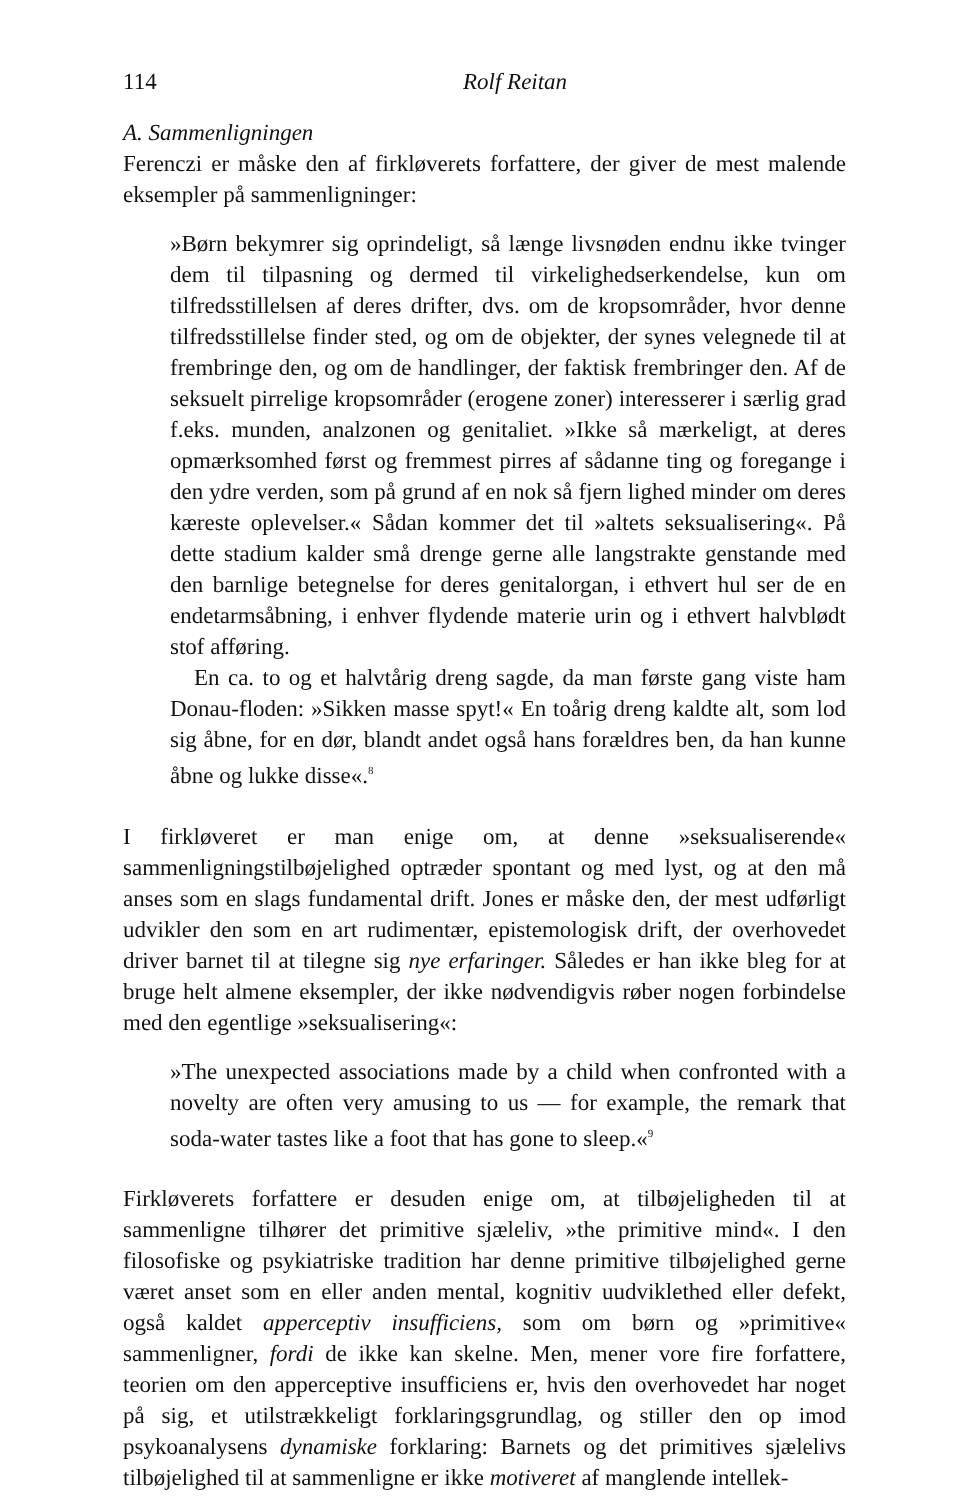114 Rolf Reitan
A. Sammenligningen
Ferenczi er måske den af firkløverets forfattere, der giver de mest malende eksempler på sammenligninger:
»Børn bekymrer sig oprindeligt, så længe livsnøden endnu ikke tvinger dem til tilpasning og dermed til virkelighedserkendelse, kun om tilfredsstillelsen af deres drifter, dvs. om de kropsområder, hvor denne tilfredsstillelse finder sted, og om de objekter, der synes velegnede til at frembringe den, og om de handlinger, der faktisk frembringer den. Af de seksuelt pirrelige kropsområder (erogene zoner) interesserer i særlig grad f.eks. munden, analzonen og genitaliet. »Ikke så mærkeligt, at deres opmærksomhed først og fremmest pirres af sådanne ting og foregange i den ydre verden, som på grund af en nok så fjern lighed minder om deres kæreste oplevelser.« Sådan kommer det til »altets seksualisering«. På dette stadium kalder små drenge gerne alle langstrakte genstande med den barnlige betegnelse for deres genitalorgan, i ethvert hul ser de en endetarmsåbning, i enhver flydende materie urin og i ethvert halvblødt stof afføring.
En ca. to og et halvtårig dreng sagde, da man første gang viste ham Donau-floden: »Sikken masse spyt!« En toårig dreng kaldte alt, som lod sig åbne, for en dør, blandt andet også hans forældres ben, da han kunne åbne og lukke disse«.<sup>8</sup>
I firkløveret er man enige om, at denne »seksualiserende« sammenligningstilbøjelighed optræder spontant og med lyst, og at den må anses som en slags fundamental drift. Jones er måske den, der mest udførligt udvikler den som en art rudimentær, epistemologisk drift, der overhovedet driver barnet til at tilegne sig nye erfaringer. Således er han ikke bleg for at bruge helt almene eksempler, der ikke nødvendigvis røber nogen forbindelse med den egentlige »seksualisering«:
»The unexpected associations made by a child when confronted with a novelty are often very amusing to us — for example, the remark that soda-water tastes like a foot that has gone to sleep.«<sup>9</sup>
Firkløverets forfattere er desuden enige om, at tilbøjeligheden til at sammenligne tilhører det primitive sjæleliv, »the primitive mind«. I den filosofiske og psykiatriske tradition har denne primitive tilbøjelighed gerne været anset som en eller anden mental, kognitiv uudviklethed eller defekt, også kaldet apperceptiv insufficiens, som om børn og »primitive« sammenligner, fordi de ikke kan skelne. Men, mener vore fire forfattere, teorien om den apperceptive insufficiens er, hvis den overhovedet har noget på sig, et utilstrækkeligt forklaringsgrundlag, og stiller den op imod psykoanalysens dynamiske forklaring: Barnets og det primitives sjælelivs tilbøjelighed til at sammenligne er ikke motiveret af manglende intellek-